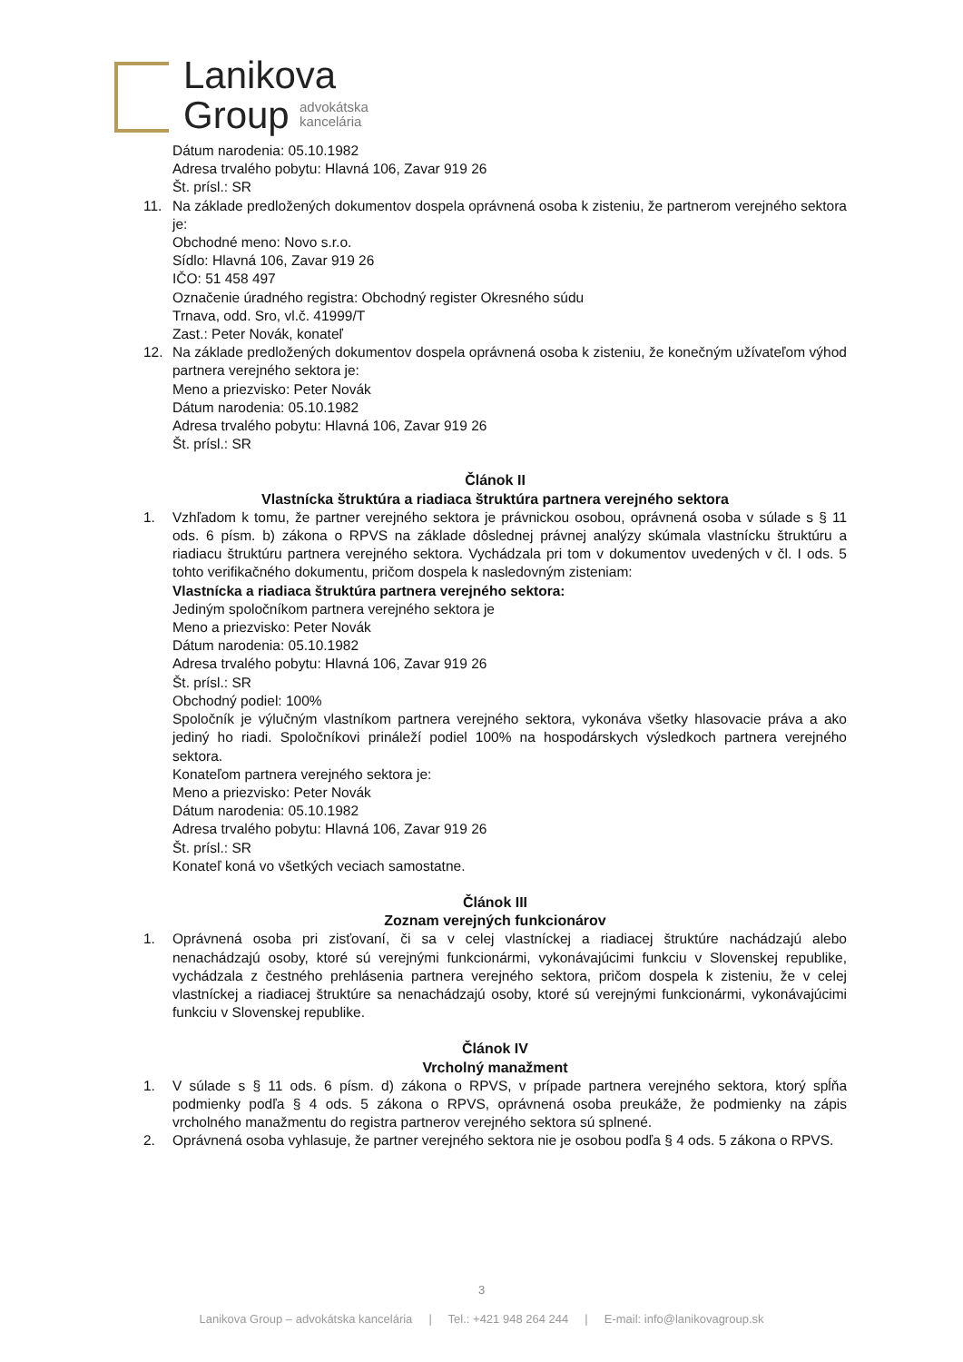Lanikova
Group
advokátska
kancelária
Dátum narodenia: 05.10.1982
Adresa trvalého pobytu: Hlavná 106, Zavar 919 26
Št. prísl.: SR
11. Na základe predložených dokumentov dospela oprávnená osoba k zisteniu, že partnerom verejného sektora je:
Obchodné meno: Novo s.r.o.
Sídlo: Hlavná 106, Zavar 919 26
IČO: 51 458 497
Označenie úradného registra: Obchodný register Okresného súdu
Trnava, odd. Sro, vl.č. 41999/T
Zast.: Peter Novák, konateľ
12. Na základe predložených dokumentov dospela oprávnená osoba k zisteniu, že konečným užívateľom výhod partnera verejného sektora je:
Meno a priezvisko: Peter Novák
Dátum narodenia: 05.10.1982
Adresa trvalého pobytu: Hlavná 106, Zavar 919 26
Št. prísl.: SR
Článok II
Vlastnícka štruktúra a riadiaca štruktúra partnera verejného sektora
1. Vzhľadom k tomu, že partner verejného sektora je právnickou osobou, oprávnená osoba v súlade s § 11 ods. 6 písm. b) zákona o RPVS na základe dôslednej právnej analýzy skúmala vlastnícku štruktúru a riadiacu štruktúru partnera verejného sektora. Vychádzala pri tom v dokumentov uvedených v čl. I ods. 5 tohto verifikačného dokumentu, pričom dospela k nasledovným zisteniam:
Vlastnícka a riadiaca štruktúra partnera verejného sektora:
Jediným spoločníkom partnera verejného sektora je
Meno a priezvisko: Peter Novák
Dátum narodenia: 05.10.1982
Adresa trvalého pobytu: Hlavná 106, Zavar 919 26
Št. prísl.: SR
Obchodný podiel: 100%
Spoločník je výlučným vlastníkom partnera verejného sektora, vykonáva všetky hlasovacie práva a ako jediný ho riadi. Spoločníkovi prináleží podiel 100% na hospodárskych výsledkoch partnera verejného sektora.
Konateľom partnera verejného sektora je:
Meno a priezvisko: Peter Novák
Dátum narodenia: 05.10.1982
Adresa trvalého pobytu: Hlavná 106, Zavar 919 26
Št. prísl.: SR
Konateľ koná vo všetkých veciach samostatne.
Článok III
Zoznam verejných funkcionárov
1. Oprávnená osoba pri zisťovaní, či sa v celej vlastníckej a riadiacej štruktúre nachádzajú alebo nenachádzajú osoby, ktoré sú verejnými funkcionármi, vykonávajúcimi funkciu v Slovenskej republike, vychádzala z čestného prehlásenia partnera verejného sektora, pričom dospela k zisteniu, že v celej vlastníckej a riadiacej štruktúre sa nenachádzajú osoby, ktoré sú verejnými funkcionármi, vykonávajúcimi funkciu v Slovenskej republike.
Článok IV
Vrcholný manažment
1. V súlade s § 11 ods. 6 písm. d) zákona o RPVS, v prípade partnera verejného sektora, ktorý spĺňa podmienky podľa § 4 ods. 5 zákona o RPVS, oprávnená osoba preukáže, že podmienky na zápis vrcholného manažmentu do registra partnerov verejného sektora sú splnené.
2. Oprávnená osoba vyhlasuje, že partner verejného sektora nie je osobou podľa § 4 ods. 5 zákona o RPVS.
3
Lanikova Group – advokátska kancelária | Tel.: +421 948 264 244 | E-mail: info@lanikovagroup.sk